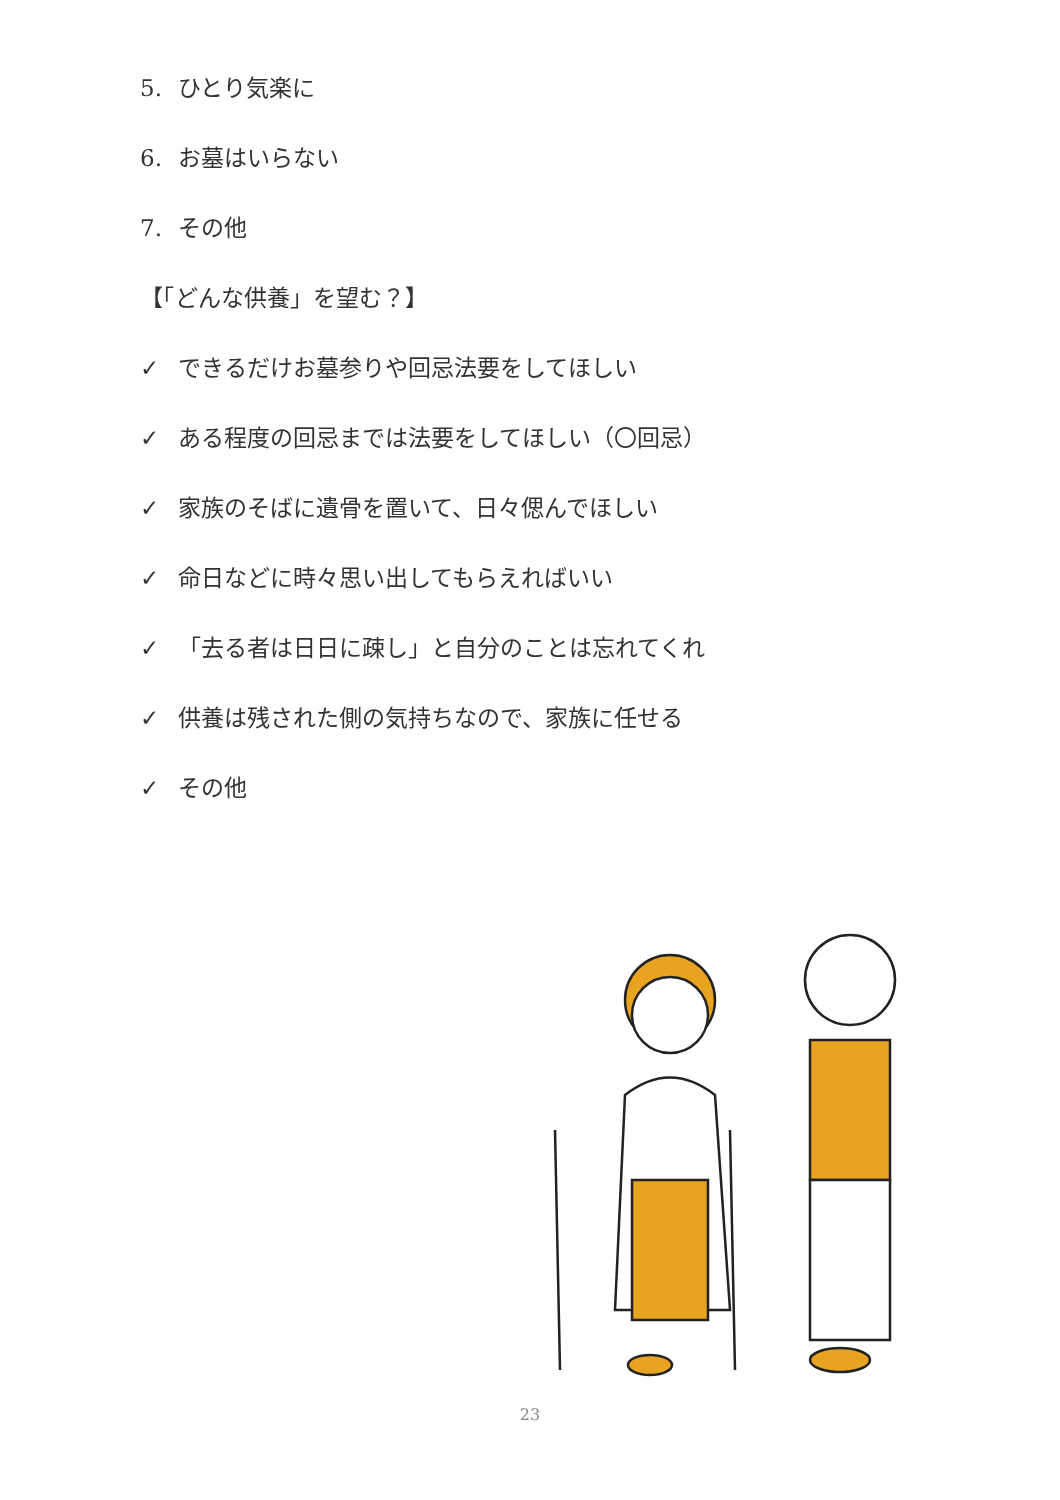5. ひとり気楽に
6. お墓はいらない
7. その他
【「どんな供養」を望む？】
✓ できるだけお墓参りや回忌法要をしてほしい
✓ ある程度の回忌までは法要をしてほしい（〇回忌）
✓ 家族のそばに遺骨を置いて、日々偲んでほしい
✓ 命日などに時々思い出してもらえればいい
✓ 「去る者は日日に疎し」と自分のことは忘れてくれ
✓ 供養は残された側の気持ちなので、家族に任せる
✓ その他
23